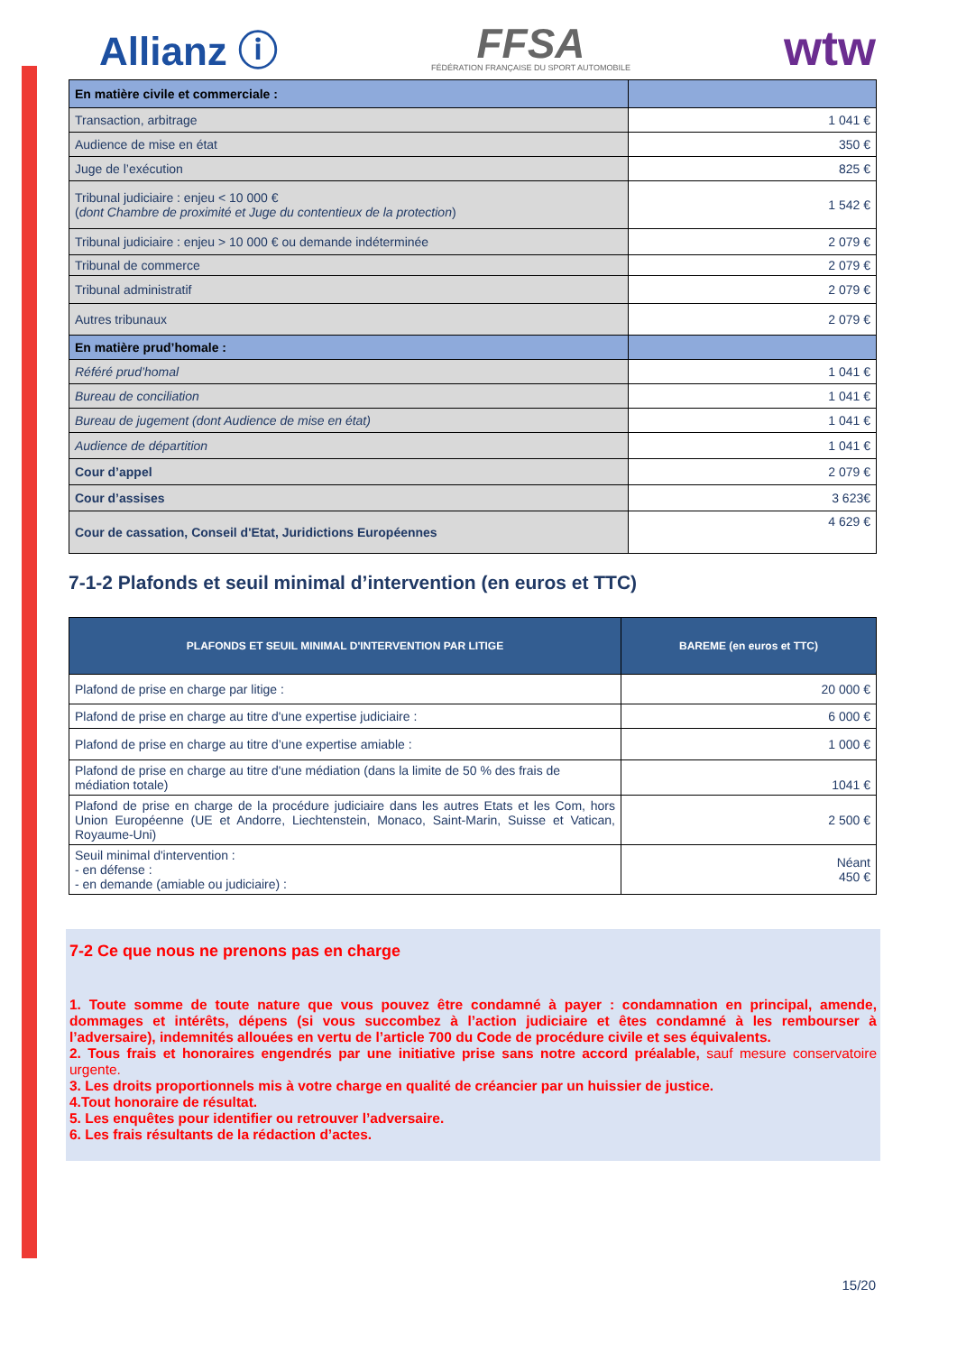Allianz ⓘ FFSA
FÉDÉRATION FRANÇAISE DU SPORT AUTOMOBILE wtw
| En matière civile et commerciale : | |
| Transaction, arbitrage | 1 041 € |
| Audience de mise en état | 350 € |
| Juge de l’exécution | 825 € |
| Tribunal judiciaire : enjeu < 10 000 € ( dont Chambre de proximité et Juge du contentieux de la protection ) | 1 542 € |
| Tribunal judiciaire : enjeu > 10 000 € ou demande indéterminée | 2 079 € |
| Tribunal de commerce | 2 079 € |
| Tribunal administratif | 2 079 € |
| Autres tribunaux | 2 079 € |
| En matière prud’homale : | |
| Référé prud’homal | 1 041 € |
| Bureau de conciliation | 1 041 € |
| Bureau de jugement (dont Audience de mise en état) | 1 041 € |
| Audience de départition | 1 041 € |
| Cour d’appel | 2 079 € |
| Cour d’assises | 3 623€ |
| Cour de cassation, Conseil d'Etat, Juridictions Européennes | 4 629 € |
7-1-2 Plafonds et seuil minimal d’intervention (en euros et TTC)
| PLAFONDS ET SEUIL MINIMAL D'INTERVENTION PAR LITIGE | BAREME (en euros et TTC) |
| --- | --- |
| Plafond de prise en charge par litige : | 20 000 € |
| Plafond de prise en charge au titre d'une expertise judiciaire : | 6 000 € |
| Plafond de prise en charge au titre d’une expertise amiable : | 1 000 € |
| Plafond de prise en charge au titre d'une médiation (dans la limite de 50 % des frais de médiation totale) | 1041 € |
| Plafond de prise en charge de la procédure judiciaire dans les autres Etats et les Com, hors Union Européenne (UE et Andorre, Liechtenstein, Monaco, Saint-Marin, Suisse et Vatican, Royaume-Uni) | 2 500 € |
| Seuil minimal d'intervention : - en défense : - en demande (amiable ou judiciaire) : | Néant 450 € |
7-2 Ce que nous ne prenons pas en charge
1. Toute somme de toute nature que vous pouvez être condamné à payer : condamnation en principal, amende, dommages et intérêts, dépens (si vous succombez à l’action judiciaire et êtes condamné à les rembourser à l’adversaire), indemnités allouées en vertu de l’article 700 du Code de procédure civile et ses équivalents.
2. Tous frais et honoraires engendrés par une initiative prise sans notre accord préalable, sauf mesure conservatoire urgente.
3. Les droits proportionnels mis à votre charge en qualité de créancier par un huissier de justice.
4.Tout honoraire de résultat.
5. Les enquêtes pour identifier ou retrouver l’adversaire.
6. Les frais résultants de la rédaction d’actes.
15/20